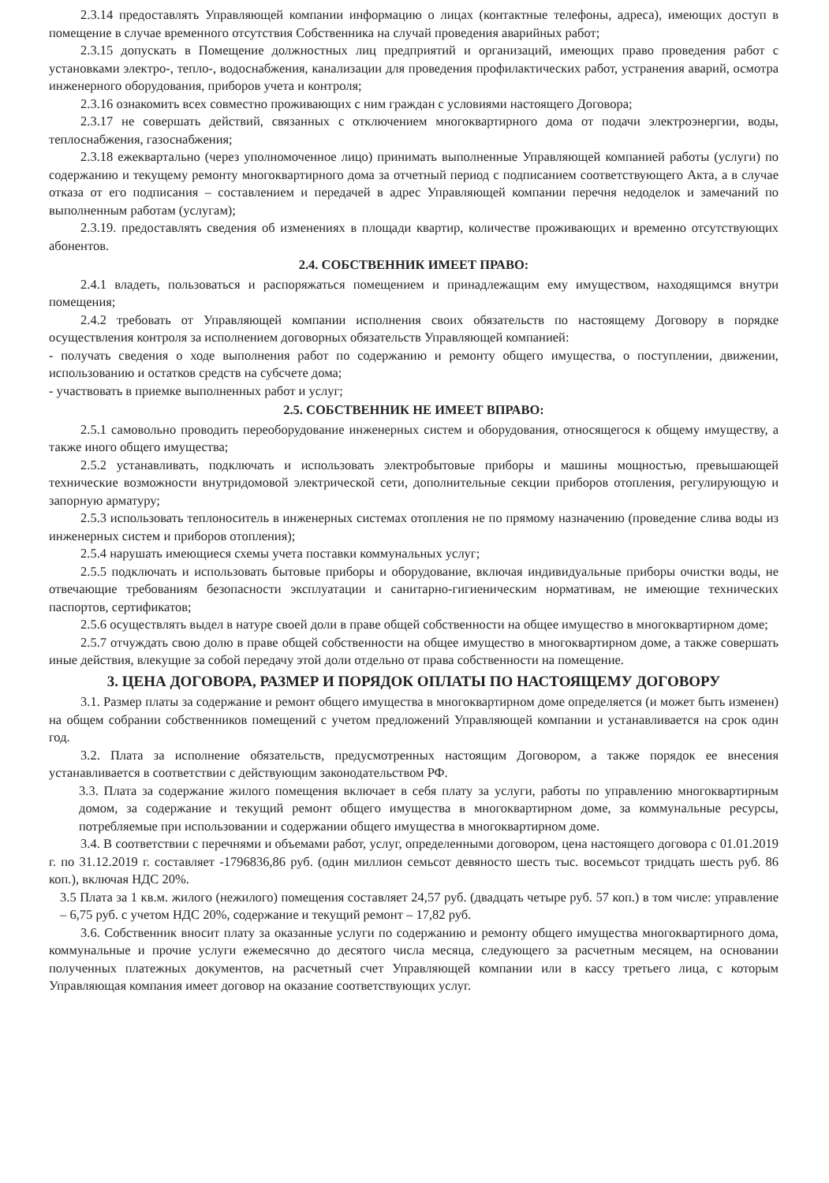2.3.14 предоставлять Управляющей компании информацию о лицах (контактные телефоны, адреса), имеющих доступ в помещение в случае временного отсутствия Собственника на случай проведения аварийных работ;
2.3.15 допускать в Помещение должностных лиц предприятий и организаций, имеющих право проведения работ с установками электро-, тепло-, водоснабжения, канализации для проведения профилактических работ, устранения аварий, осмотра инженерного оборудования, приборов учета и контроля;
2.3.16 ознакомить всех совместно проживающих с ним граждан с условиями настоящего Договора;
2.3.17 не совершать действий, связанных с отключением многоквартирного дома от подачи электроэнергии, воды, теплоснабжения, газоснабжения;
2.3.18 ежеквартально (через уполномоченное лицо) принимать выполненные Управляющей компанией работы (услуги) по содержанию и текущему ремонту многоквартирного дома за отчетный период с подписанием соответствующего Акта, а в случае отказа от его подписания – составлением и передачей в адрес Управляющей компании перечня недоделок и замечаний по выполненным работам (услугам);
2.3.19. предоставлять сведения об изменениях в площади квартир, количестве проживающих и временно отсутствующих абонентов.
2.4. СОБСТВЕННИК ИМЕЕТ ПРАВО:
2.4.1 владеть, пользоваться и распоряжаться помещением и принадлежащим ему имуществом, находящимся внутри помещения;
2.4.2 требовать от Управляющей компании исполнения своих обязательств по настоящему Договору в порядке осуществления контроля за исполнением договорных обязательств Управляющей компанией:
- получать сведения о ходе выполнения работ по содержанию и ремонту общего имущества, о поступлении, движении, использованию и остатков средств на субсчете дома;
- участвовать в приемке выполненных работ и услуг;
2.5. СОБСТВЕННИК НЕ ИМЕЕТ ВПРАВО:
2.5.1 самовольно проводить переоборудование инженерных систем и оборудования, относящегося к общему имуществу, а также иного общего имущества;
2.5.2 устанавливать, подключать и использовать электробытовые приборы и машины мощностью, превышающей технические возможности внутридомовой электрической сети, дополнительные секции приборов отопления, регулирующую и запорную арматуру;
2.5.3 использовать теплоноситель в инженерных системах отопления не по прямому назначению (проведение слива воды из инженерных систем и приборов отопления);
2.5.4 нарушать имеющиеся схемы учета поставки коммунальных услуг;
2.5.5 подключать и использовать бытовые приборы и оборудование, включая индивидуальные приборы очистки воды, не отвечающие требованиям безопасности эксплуатации и санитарно-гигиеническим нормативам, не имеющие технических паспортов, сертификатов;
2.5.6 осуществлять выдел в натуре своей доли в праве общей собственности на общее имущество в многоквартирном доме;
2.5.7 отчуждать свою долю в праве общей собственности на общее имущество в многоквартирном доме, а также совершать иные действия, влекущие за собой передачу этой доли отдельно от права собственности на помещение.
3. ЦЕНА ДОГОВОРА, РАЗМЕР И ПОРЯДОК ОПЛАТЫ ПО НАСТОЯЩЕМУ ДОГОВОРУ
3.1. Размер платы за содержание и ремонт общего имущества в многоквартирном доме определяется (и может быть изменен) на общем собрании собственников помещений с учетом предложений Управляющей компании и устанавливается на срок один год.
3.2. Плата за исполнение обязательств, предусмотренных настоящим Договором, а также порядок ее внесения устанавливается в соответствии с действующим законодательством РФ.
3.3. Плата за содержание жилого помещения включает в себя плату за услуги, работы по управлению многоквартирным домом, за содержание и текущий ремонт общего имущества в многоквартирном доме, за коммунальные ресурсы, потребляемые при использовании и содержании общего имущества в многоквартирном доме.
3.4. В соответствии с перечнями и объемами работ, услуг, определенными договором, цена настоящего договора с 01.01.2019 г. по 31.12.2019 г. составляет -1796836,86 руб. (один миллион семьсот девяносто шесть тыс. восемьсот тридцать шесть руб. 86 коп.), включая НДС 20%.
3.5 Плата за 1 кв.м. жилого (нежилого) помещения составляет 24,57 руб. (двадцать четыре руб. 57 коп.) в том числе: управление – 6,75 руб. с учетом НДС 20%, содержание и текущий ремонт – 17,82 руб.
3.6. Собственник вносит плату за оказанные услуги по содержанию и ремонту общего имущества многоквартирного дома, коммунальные и прочие услуги ежемесячно до десятого числа месяца, следующего за расчетным месяцем, на основании полученных платежных документов, на расчетный счет Управляющей компании или в кассу третьего лица, с которым Управляющая компания имеет договор на оказание соответствующих услуг.